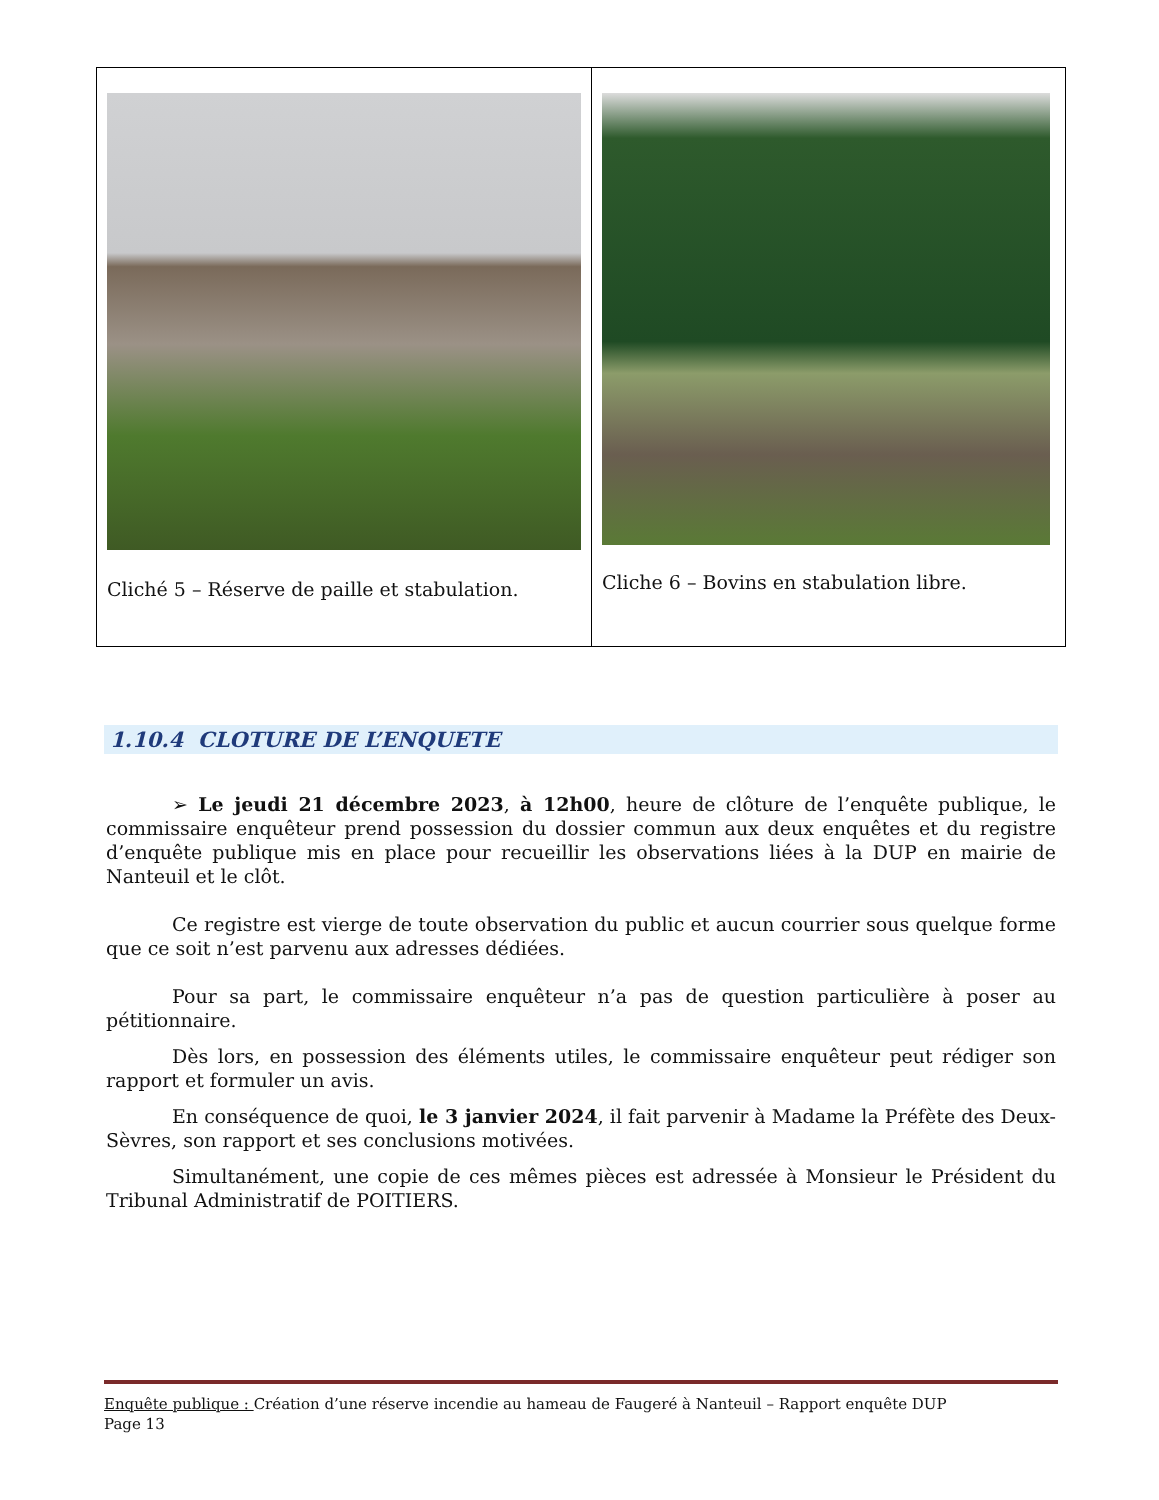| Cliché 5 – Réserve de paille et stabulation. | Cliche 6 – Bovins en stabulation libre. |
1.10.4 CLOTURE DE L’ENQUETE
➢ Le jeudi 21 décembre 2023, à 12h00, heure de clôture de l’enquête publique, le commissaire enquêteur prend possession du dossier commun aux deux enquêtes et du registre d’enquête publique mis en place pour recueillir les observations liées à la DUP en mairie de Nanteuil et le clôt.
Ce registre est vierge de toute observation du public et aucun courrier sous quelque forme que ce soit n’est parvenu aux adresses dédiées.
Pour sa part, le commissaire enquêteur n’a pas de question particulière à poser au pétitionnaire.
Dès lors, en possession des éléments utiles, le commissaire enquêteur peut rédiger son rapport et formuler un avis.
En conséquence de quoi, le 3 janvier 2024, il fait parvenir à Madame la Préfète des Deux-Sèvres, son rapport et ses conclusions motivées.
Simultanément, une copie de ces mêmes pièces est adressée à Monsieur le Président du Tribunal Administratif de POITIERS.
Enquête publique : Création d’une réserve incendie au hameau de Faugeré à Nanteuil – Rapport enquête DUP
Page 13